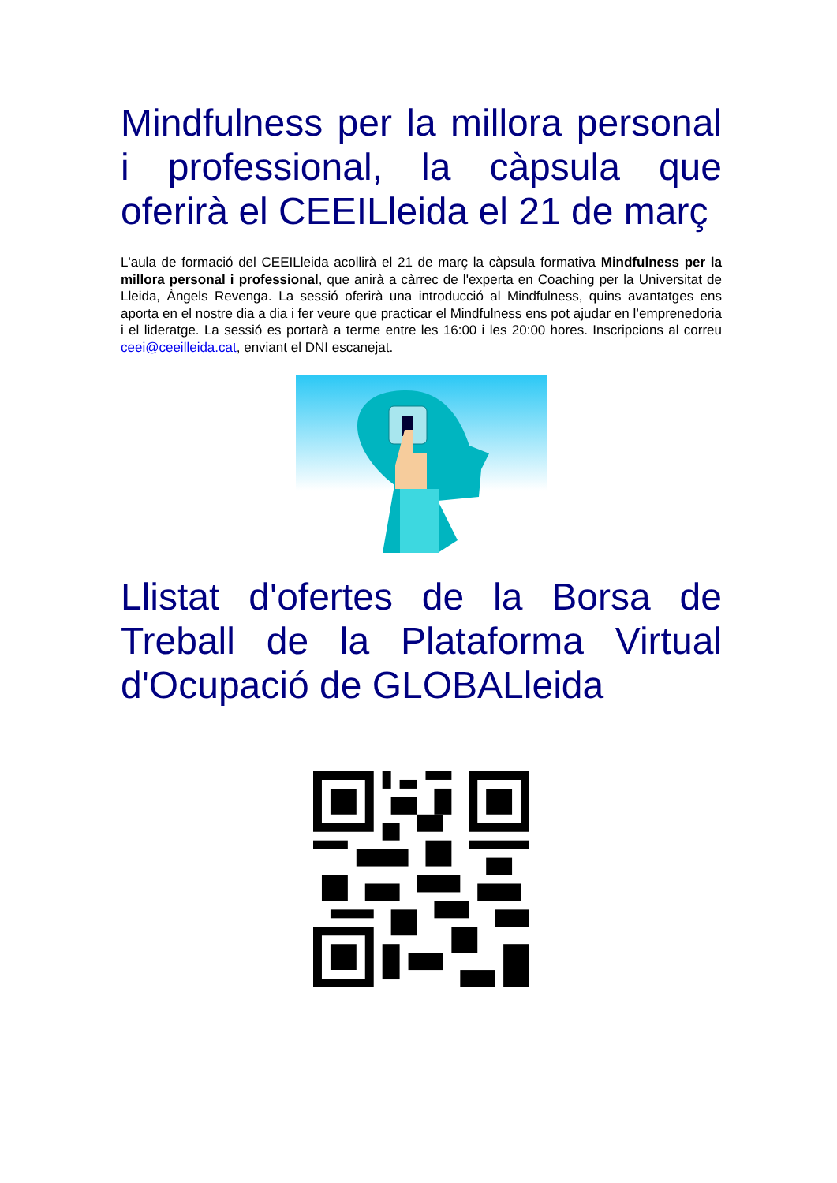Mindfulness per la millora personal i professional, la càpsula que oferirà el CEEILleida el 21 de març
L'aula de formació del CEEILleida acollirà el 21 de març la càpsula formativa Mindfulness per la millora personal i professional, que anirà a càrrec de l'experta en Coaching per la Universitat de Lleida, Àngels Revenga. La sessió oferirà una introducció al Mindfulness, quins avantatges ens aporta en el nostre dia a dia i fer veure que practicar el Mindfulness ens pot ajudar en l’emprenedoria i el lideratge. La sessió es portarà a terme entre les 16:00 i les 20:00 hores. Inscripcions al correu ceei@ceeilleida.cat, enviant el DNI escanejat.
Llistat d'ofertes de la Borsa de Treball de la Plataforma Virtual d'Ocupació de GLOBALleida